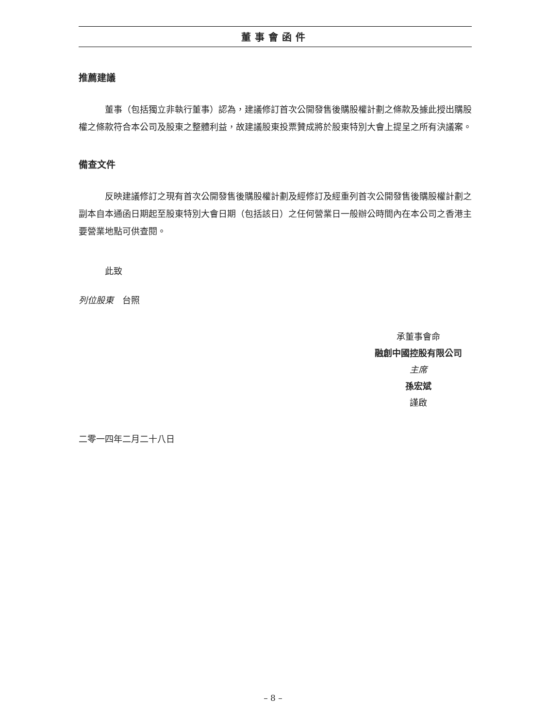董事會函件
推薦建議
董事（包括獨立非執行董事）認為，建議修訂首次公開發售後購股權計劃之條款及據此授出購股權之條款符合本公司及股東之整體利益，故建議股東投票贊成將於股東特別大會上提呈之所有決議案。
備查文件
反映建議修訂之現有首次公開發售後購股權計劃及經修訂及經重列首次公開發售後購股權計劃之副本自本通函日期起至股東特別大會日期（包括該日）之任何營業日一般辦公時間內在本公司之香港主要營業地點可供查閱。
此致
列位股東　台照
承董事會命
融創中國控股有限公司
主席
孫宏斌
謹啟
二零一四年二月二十八日
– 8 –